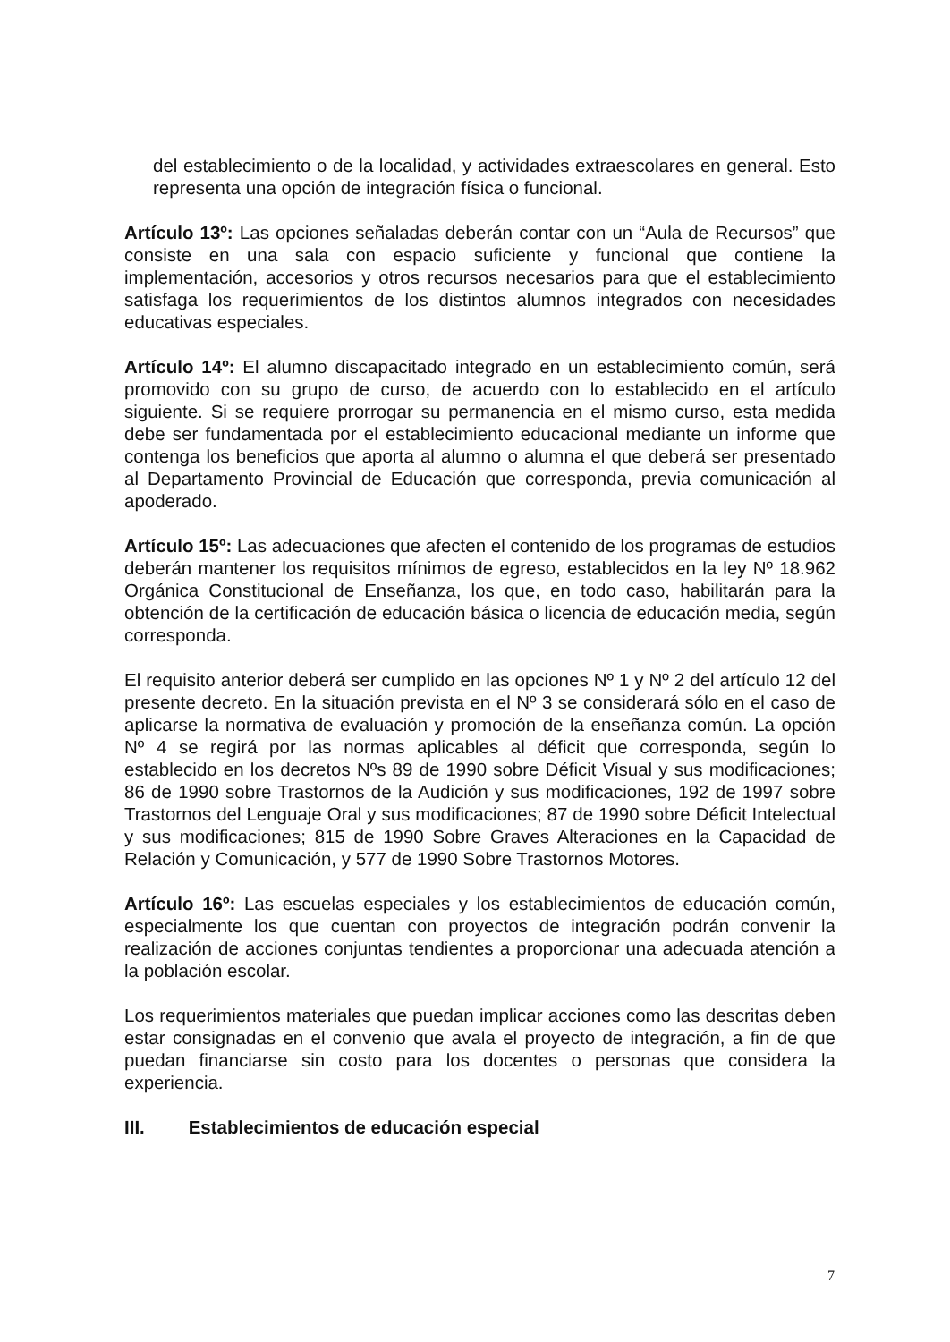del establecimiento o de la localidad, y actividades extraescolares en general. Esto representa una opción de integración física o funcional.
Artículo 13º: Las opciones señaladas deberán contar con un “Aula de Recursos” que consiste en una sala con espacio suficiente y funcional que contiene la implementación, accesorios y otros recursos necesarios para que el establecimiento satisfaga los requerimientos de los distintos alumnos integrados con necesidades educativas especiales.
Artículo 14º: El alumno discapacitado integrado en un establecimiento común, será promovido con su grupo de curso, de acuerdo con lo establecido en el artículo siguiente. Si se requiere prorrogar su permanencia en el mismo curso, esta medida debe ser fundamentada por el establecimiento educacional mediante un informe que contenga los beneficios que aporta al alumno o alumna el que deberá ser presentado al Departamento Provincial de Educación que corresponda, previa comunicación al apoderado.
Artículo 15º: Las adecuaciones que afecten el contenido de los programas de estudios deberán mantener los requisitos mínimos de egreso, establecidos en la ley Nº 18.962 Orgánica Constitucional de Enseñanza, los que, en todo caso, habilitarán para la obtención de la certificación de educación básica o licencia de educación media, según corresponda.
El requisito anterior deberá ser cumplido en las opciones Nº 1 y Nº 2 del artículo 12 del presente decreto. En la situación prevista en el Nº 3 se considerará sólo en el caso de aplicarse la normativa de evaluación y promoción de la enseñanza común. La opción Nº 4 se regirá por las normas aplicables al déficit que corresponda, según lo establecido en los decretos Nºs 89 de 1990 sobre Déficit Visual y sus modificaciones; 86 de 1990 sobre Trastornos de la Audición y sus modificaciones, 192 de 1997 sobre Trastornos del Lenguaje Oral y sus modificaciones; 87 de 1990 sobre Déficit Intelectual y sus modificaciones; 815 de 1990 Sobre Graves Alteraciones en la Capacidad de Relación y Comunicación, y 577 de 1990 Sobre Trastornos Motores.
Artículo 16º: Las escuelas especiales y los establecimientos de educación común, especialmente los que cuentan con proyectos de integración podrán convenir la realización de acciones conjuntas tendientes a proporcionar una adecuada atención a la población escolar.
Los requerimientos materiales que puedan implicar acciones como las descritas deben estar consignadas en el convenio que avala el proyecto de integración, a fin de que puedan financiarse sin costo para los docentes o personas que considera la experiencia.
III. Establecimientos de educación especial
7